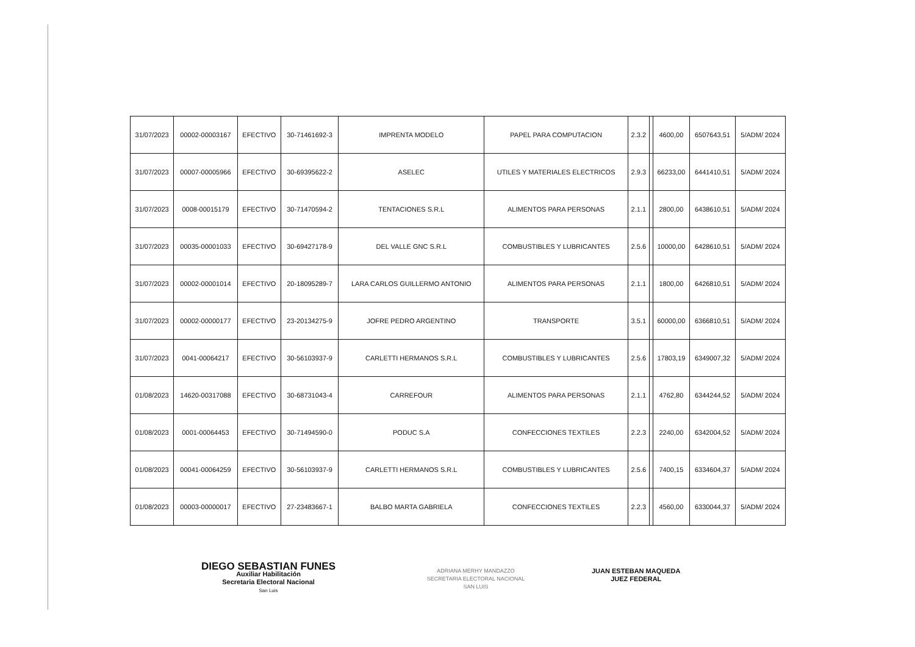| 31/07/2023 | 00002-00003167 | EFECTIVO | 30-71461692-3 | IMPRENTA MODELO | PAPEL PARA COMPUTACION | 2.3.2 | | 4600,00 | 6507643,51 | 5/ADM/ 2024 |
| 31/07/2023 | 00007-00005966 | EFECTIVO | 30-69395622-2 | ASELEC | UTILES Y MATERIALES ELECTRICOS | 2.9.3 | | 66233,00 | 6441410,51 | 5/ADM/ 2024 |
| 31/07/2023 | 0008-00015179 | EFECTIVO | 30-71470594-2 | TENTACIONES S.R.L | ALIMENTOS PARA PERSONAS | 2.1.1 | | 2800,00 | 6438610,51 | 5/ADM/ 2024 |
| 31/07/2023 | 00035-00001033 | EFECTIVO | 30-69427178-9 | DEL VALLE GNC S.R.L | COMBUSTIBLES Y LUBRICANTES | 2.5.6 | | 10000,00 | 6428610,51 | 5/ADM/ 2024 |
| 31/07/2023 | 00002-00001014 | EFECTIVO | 20-18095289-7 | LARA CARLOS GUILLERMO ANTONIO | ALIMENTOS PARA PERSONAS | 2.1.1 | | 1800,00 | 6426810,51 | 5/ADM/ 2024 |
| 31/07/2023 | 00002-00000177 | EFECTIVO | 23-20134275-9 | JOFRE PEDRO ARGENTINO | TRANSPORTE | 3.5.1 | | 60000,00 | 6366810,51 | 5/ADM/ 2024 |
| 31/07/2023 | 0041-00064217 | EFECTIVO | 30-56103937-9 | CARLETTI HERMANOS S.R.L | COMBUSTIBLES Y LUBRICANTES | 2.5.6 | | 17803,19 | 6349007,32 | 5/ADM/ 2024 |
| 01/08/2023 | 14620-00317088 | EFECTIVO | 30-68731043-4 | CARREFOUR | ALIMENTOS PARA PERSONAS | 2.1.1 | | 4762,80 | 6344244,52 | 5/ADM/ 2024 |
| 01/08/2023 | 0001-00064453 | EFECTIVO | 30-71494590-0 | PODUC S.A | CONFECCIONES TEXTILES | 2.2.3 | | 2240,00 | 6342004,52 | 5/ADM/ 2024 |
| 01/08/2023 | 00041-00064259 | EFECTIVO | 30-56103937-9 | CARLETTI HERMANOS S.R.L | COMBUSTIBLES Y LUBRICANTES | 2.5.6 | | 7400,15 | 6334604,37 | 5/ADM/ 2024 |
| 01/08/2023 | 00003-00000017 | EFECTIVO | 27-23483667-1 | BALBO MARTA GABRIELA | CONFECCIONES TEXTILES | 2.2.3 | | 4560,00 | 6330044,37 | 5/ADM/ 2024 |
DIEGO SEBASTIAN FUNES
Auxiliar Habilitación
Secretaria Electoral Nacional
San Luis
ADRIANA MERHY MANDAZZO
SECRETARIA ELECTORAL NACIONAL
SAN LUIS
JUAN ESTEBAN MAQUEDA
JUEZ FEDERAL